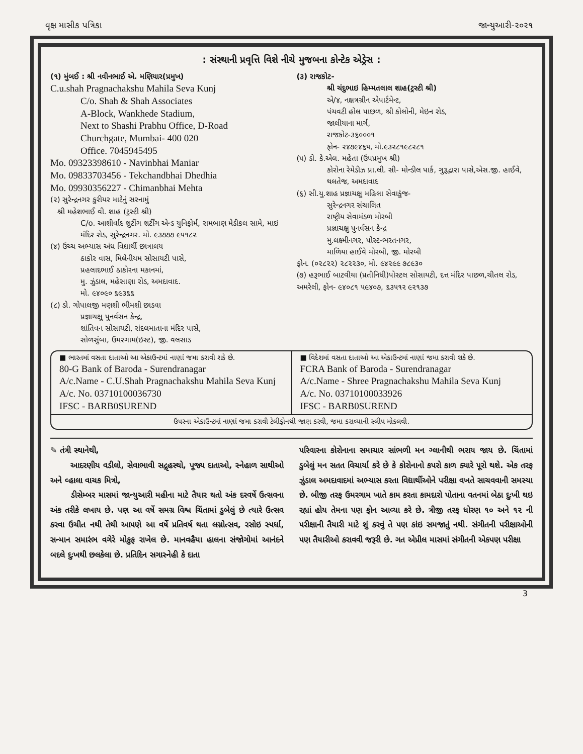વૃક્ષ માસીક પત્રિકા જાન્યુઆરી-૨૦૨૧
: સંસ્થાની પ્રવૃત્તિ વિશે નીચે મુજબના કોન્ટેક એડ્રેસ :
(૧) મુંબઈ : શ્રી નવીનભાઈ એ. મણિયાર(પ્રમુખ)
C.u.shah Pragnachakshu Mahila Seva Kunj
C/o. Shah & Shah Associates
A-Block, Wankhede Stadium,
Next to Shashi Prabhu Office, D-Road
Churchgate, Mumbai- 400 020
Office. 7045945495
Mo. 09323398610 - Navinbhai Maniar
Mo. 09833703456 - Tekchandbhai Dhedhia
Mo. 09930356227 - Chimanbhai Mehta
(૨) સુરેન્દ્રનગર કુરીયર માટેનું સરનામું
શ્રી મહેશભાઈ વી. શાહ (ટ્રસ્ટી શ્રી)
C/o. આશીર્વાદ શુટીંગ શર્ટીંગ એન્ડ યુનિફોર્મ, રામબાણ મેડીકલ સામે, માઇ મંદિર રોડ, સુરેન્દ્રનગર. મો. ૯૩૭૭૭ ૯૫૧૮૨
(૪) ઉચ્ચ અભ્યાસ અંધ વિદ્યાર્થી છાત્રાલય
ઠાકોર વાસ, મિલેનીયમ સોસાયટી પાસે,
પ્રહલાદભાઈ ઠાકોરના મકાનમાં,
મુ. ઝુંડાલ, મહેસાણા રોડ, અમદાવાદ.
મો. ૯૪૦૯૦ ૬૯૩૬૬
(૮) ડો. ગોપાલજી મણશી ભીમશી છાડવા
પ્રજ્ઞાચક્ષુ પુનર્વસન કેન્દ્ર,
શાંતિવન સોસાયટી, રાંદલમાતાના મંદિર પાસે,
સોળસુંબા, ઉમરગામ(ઇસ્ટ), જી. વલસાડ
(૩) રાજકોટ-
શ્રી ચંદુભાઇ હિમ્મતલાલ શાહ(ટ્રસ્ટી શ્રી)
એ/૪, નક્ષત્રગ્રીન એપાર્ટમેન્ટ,
પંચવટી હોલ પાછળ, શ્રી કોલોની, મેઇન રોડ,
જાલીયાના માર્ગ,
રાજકોટ-૩૬૦૦૦૧
ફોન- ૨૪૭૯૪૬૫, મો.૯૩૨૮૧૯૮૨૮૧
(૫) ડો. કે.એલ. મહેતા (ઉપપ્રમુખ શ્રી)
કોરોના રેમેડીઝ પ્રા.લી. સી- મોન્ડીલ પાર્ક, ગુરૂદ્વારા પાસે,એસ.જી. હાઈવે, થલતેજ, અમદાવાદ
(૬) સી.યુ.શાહ પ્રજ્ઞાચક્ષુ મહિલા સેવાકુંજ-
સુરેન્દ્રનગર સંચાલિત
રાષ્ટ્રીય સેવામંડળ મોરબી
પ્રજ્ઞાચક્ષુ પુનર્વસન કેન્દ્ર
મુ.લક્ષ્મીનગર, પોસ્ટ-ભરતનગર,
માળિયા હાઈવે મોરબી, જી. મોરબી
ફોન. (૦૨૮૨૨) ૨૮૨૨૩૦, મો. ૯૪૨૯૯ ૭૮૯૩૦
(૭) હરૂભાઈ બાટવીયા (પ્રતીનિધી)પોસ્ટલ સોસાયટી, દત્ત મંદિર પાછળ,ચીતલ રોડ, અમરેલી, ફોન- ૯૪૦૮૧ ૫૯૪૦૭, ૬૩૫૧૨ ૯૨૧૩૭
■ ભારતમાં વસતા દાતાઓ આ એકાઉન્ટમાં નાણાં જમા કરાવી શકે છે.
80-G Bank of Baroda - Surendranagar
A/c.Name - C.U.Shah Pragnachakshu Mahila Seva Kunj
A/c. No. 03710100036730
IFSC - BARB0SUREND
■ વિદેશમાં વસતા દાતાઓ આ એકાઉન્ટમાં નાણાં જમા કરાવી શકે છે.
FCRA Bank of Baroda - Surendranagar
A/c.Name - Shree Pragnachakshu Mahila Seva Kunj
A/c. No. 03710100033926
IFSC - BARB0SUREND
ઉપરના એકાઉન્ટમાં નાણાં જમા કરાવી ટેલીફોનથી જાણ કરવી, જમા કરાવ્યાની સ્લીપ મોકલવી.
✎ તંત્રી સ્થાનેથી,
આદરણીય વડીલો, સેવાભાવી સદ્ગૃહસ્થો, પૂજ્ય દાતાઓ, સ્નેહાળ સાથીઓ અને વ્હાલા વાચક મિત્રો,
ડીસેમ્બર માસમાં જાન્યુઆરી મહીના માટે તૈયાર થતો અંક દરવર્ષે ઉત્સવના અંક તરીકે લખાય છે. પણ આ વર્ષે સમગ્ર વિશ્વ ચિંતામાં ડુબેલું છે ત્યારે ઉત્સવ કરવા ઉચીત નથી તેથી આપણે આ વર્ષે પ્રતિવર્ષ થતા લગ્નોત્સવ, રસોઇ સ્પર્ધા, સન્માન સમારંભ વગેરે મોકુફ રાખેલ છે. માનવહૈયા હાલના સંજોગોમાં આનંદને બદલે દુઃખથી છલકેલા છે. પ્રતિદિન સગાસ્નેહી કે દાતા
પરિવારના કોરોનાના સમાચાર સાંભળી મન ગ્લાનીથી ભરાય જાય છે. ચિંતામાં ડુબેલું મન સતત વિચાર્યા કરે છે કે કોરોનાનો કપરો કાળ ક્યારે પૂરો થશે. એક તરફ ઝુંડાલ અમદાવાદમાં અભ્યાસ કરતા વિદ્યાર્થીઓને પરીક્ષા વખતે સાચવવાની સમસ્યા છે. બીજી તરફ ઉમરગામ ખાતે કામ કરતા કામદારો પોતાના વતનમાં બેઠા દુઃખી થઇ રહ્યાં હોય તેમના પણ ફોન આવ્યા કરે છે. ત્રીજી તરફ ધોરણ ૧૦ અને ૧૨ ની પરીક્ષાની તૈયારી માટે શું કરવું તે પણ કાંઇ સમજાતું નથી. સંગીતની પરીક્ષાઓની પણ તૈયારીઓ કરાવવી જરૂરી છે. ગત એપ્રીલ માસમાં સંગીતની એકપણ પરીક્ષા
3